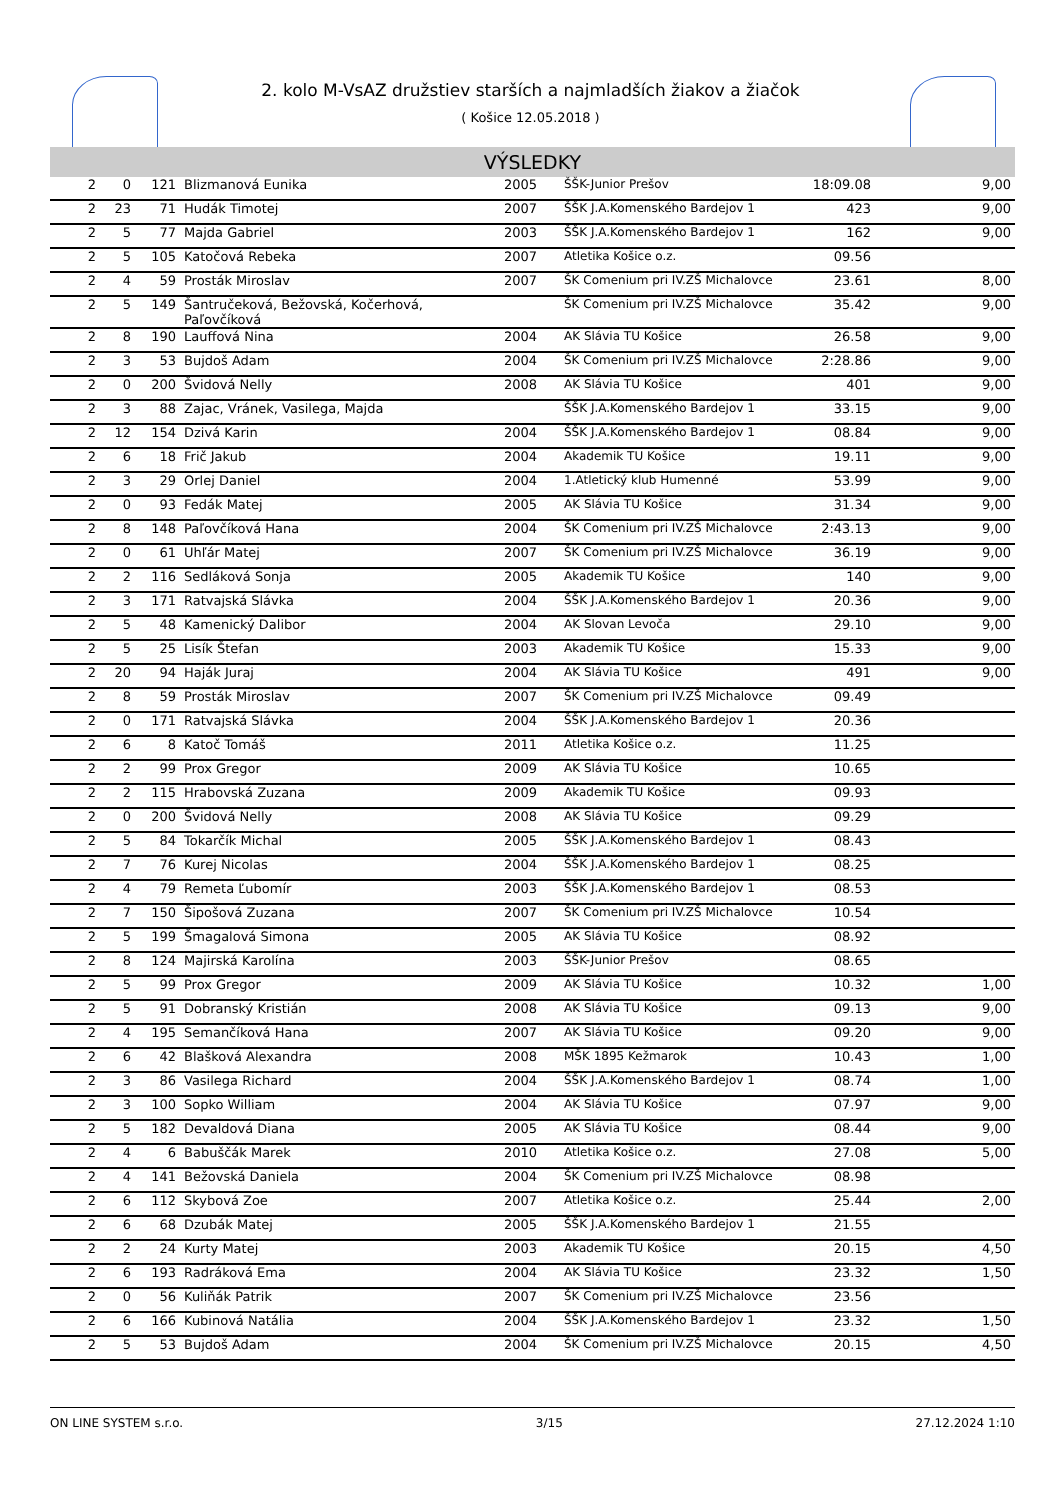2. kolo M-VsAZ družstiev starších a najmladších žiakov a žiačok
( Košice 12.05.2018 )
VÝSLEDKY
| 2 | 0 | 121 | Blizmanová Eunika | 2005 | ŠŠK-Junior Prešov | 18:09.08 | 9,00 |
| 2 | 23 | 71 | Hudák Timotej | 2007 | ŠŠK J.A.Komenského Bardejov 1 | 423 | 9,00 |
| 2 | 5 | 77 | Majda Gabriel | 2003 | ŠŠK J.A.Komenského Bardejov 1 | 162 | 9,00 |
| 2 | 5 | 105 | Katočová Rebeka | 2007 | Atletika Košice o.z. | 09.56 | |
| 2 | 4 | 59 | Prosták Miroslav | 2007 | ŠK Comenium pri IV.ZŠ Michalovce | 23.61 | 8,00 |
| 2 | 5 | 149 | Šantručeková, Bežovská, Kočerhová, Paľovčíková | | ŠK Comenium pri IV.ZŠ Michalovce | 35.42 | 9,00 |
| 2 | 8 | 190 | Lauffová Nina | 2004 | AK Slávia TU Košice | 26.58 | 9,00 |
| 2 | 3 | 53 | Bujdoš Adam | 2004 | ŠK Comenium pri IV.ZŠ Michalovce | 2:28.86 | 9,00 |
| 2 | 0 | 200 | Švidová Nelly | 2008 | AK Slávia TU Košice | 401 | 9,00 |
| 2 | 3 | 88 | Zajac, Vránek, Vasilega, Majda | | ŠŠK J.A.Komenského Bardejov 1 | 33.15 | 9,00 |
| 2 | 12 | 154 | Dzivá Karin | 2004 | ŠŠK J.A.Komenského Bardejov 1 | 08.84 | 9,00 |
| 2 | 6 | 18 | Frič Jakub | 2004 | Akademik TU Košice | 19.11 | 9,00 |
| 2 | 3 | 29 | Orlej Daniel | 2004 | 1.Atletický klub Humenné | 53.99 | 9,00 |
| 2 | 0 | 93 | Fedák Matej | 2005 | AK Slávia TU Košice | 31.34 | 9,00 |
| 2 | 8 | 148 | Paľovčíková Hana | 2004 | ŠK Comenium pri IV.ZŠ Michalovce | 2:43.13 | 9,00 |
| 2 | 0 | 61 | Uhľár Matej | 2007 | ŠK Comenium pri IV.ZŠ Michalovce | 36.19 | 9,00 |
| 2 | 2 | 116 | Sedláková Sonja | 2005 | Akademik TU Košice | 140 | 9,00 |
| 2 | 3 | 171 | Ratvajská Slávka | 2004 | ŠŠK J.A.Komenského Bardejov 1 | 20.36 | 9,00 |
| 2 | 5 | 48 | Kamenický Dalibor | 2004 | AK Slovan Levoča | 29.10 | 9,00 |
| 2 | 5 | 25 | Lisík Štefan | 2003 | Akademik TU Košice | 15.33 | 9,00 |
| 2 | 20 | 94 | Haják Juraj | 2004 | AK Slávia TU Košice | 491 | 9,00 |
| 2 | 8 | 59 | Prosták Miroslav | 2007 | ŠK Comenium pri IV.ZŠ Michalovce | 09.49 | |
| 2 | 0 | 171 | Ratvajská Slávka | 2004 | ŠŠK J.A.Komenského Bardejov 1 | 20.36 | |
| 2 | 6 | 8 | Katoč Tomáš | 2011 | Atletika Košice o.z. | 11.25 | |
| 2 | 2 | 99 | Prox Gregor | 2009 | AK Slávia TU Košice | 10.65 | |
| 2 | 2 | 115 | Hrabovská Zuzana | 2009 | Akademik TU Košice | 09.93 | |
| 2 | 0 | 200 | Švidová Nelly | 2008 | AK Slávia TU Košice | 09.29 | |
| 2 | 5 | 84 | Tokarčík Michal | 2005 | ŠŠK J.A.Komenského Bardejov 1 | 08.43 | |
| 2 | 7 | 76 | Kurej Nicolas | 2004 | ŠŠK J.A.Komenského Bardejov 1 | 08.25 | |
| 2 | 4 | 79 | Remeta Ľubomír | 2003 | ŠŠK J.A.Komenského Bardejov 1 | 08.53 | |
| 2 | 7 | 150 | Šipošová Zuzana | 2007 | ŠK Comenium pri IV.ZŠ Michalovce | 10.54 | |
| 2 | 5 | 199 | Šmagalová Simona | 2005 | AK Slávia TU Košice | 08.92 | |
| 2 | 8 | 124 | Majirská Karolína | 2003 | ŠŠK-Junior Prešov | 08.65 | |
| 2 | 5 | 99 | Prox Gregor | 2009 | AK Slávia TU Košice | 10.32 | 1,00 |
| 2 | 5 | 91 | Dobranský Kristián | 2008 | AK Slávia TU Košice | 09.13 | 9,00 |
| 2 | 4 | 195 | Semančíková Hana | 2007 | AK Slávia TU Košice | 09.20 | 9,00 |
| 2 | 6 | 42 | Blašková Alexandra | 2008 | MŠK 1895 Kežmarok | 10.43 | 1,00 |
| 2 | 3 | 86 | Vasilega Richard | 2004 | ŠŠK J.A.Komenského Bardejov 1 | 08.74 | 1,00 |
| 2 | 3 | 100 | Sopko William | 2004 | AK Slávia TU Košice | 07.97 | 9,00 |
| 2 | 5 | 182 | Devaldová Diana | 2005 | AK Slávia TU Košice | 08.44 | 9,00 |
| 2 | 4 | 6 | Babuščák Marek | 2010 | Atletika Košice o.z. | 27.08 | 5,00 |
| 2 | 4 | 141 | Bežovská Daniela | 2004 | ŠK Comenium pri IV.ZŠ Michalovce | 08.98 | |
| 2 | 6 | 112 | Skybová Zoe | 2007 | Atletika Košice o.z. | 25.44 | 2,00 |
| 2 | 6 | 68 | Dzubák Matej | 2005 | ŠŠK J.A.Komenského Bardejov 1 | 21.55 | |
| 2 | 2 | 24 | Kurty Matej | 2003 | Akademik TU Košice | 20.15 | 4,50 |
| 2 | 6 | 193 | Radráková Ema | 2004 | AK Slávia TU Košice | 23.32 | 1,50 |
| 2 | 0 | 56 | Kuliňák Patrik | 2007 | ŠK Comenium pri IV.ZŠ Michalovce | 23.56 | |
| 2 | 6 | 166 | Kubinová Natália | 2004 | ŠŠK J.A.Komenského Bardejov 1 | 23.32 | 1,50 |
| 2 | 5 | 53 | Bujdoš Adam | 2004 | ŠK Comenium pri IV.ZŠ Michalovce | 20.15 | 4,50 |
ON LINE SYSTEM s.r.o. 3/15 27.12.2024 1:10